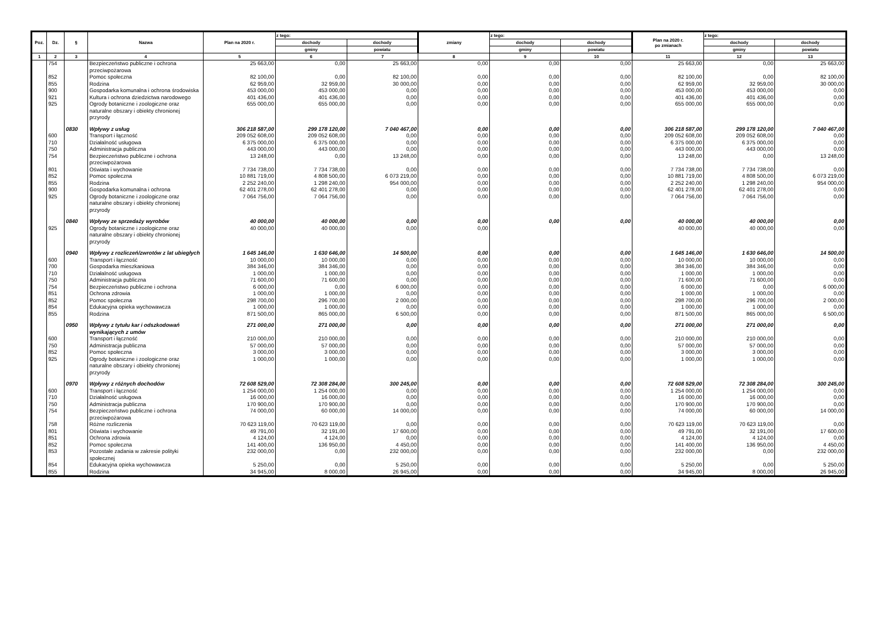| Poz. | Dz. | § | Nazwa | Plan na 2020 r. | z tego: | | zmiany | z tego: | | Plan na 2020 r. po zmianach | z tego: | |
| --- | --- | --- | --- | --- | --- | --- | --- | --- | --- | --- | --- | --- |
| | | | | | dochody | dochody | | dochody | dochody | | dochody | dochody |
| | | | | | gminy | powiatu | | gminy | powiatu | | gminy | powiatu |
| 1 | 2 | 3 | 4 | 5 | 6 | 7 | 8 | 9 | 10 | 11 | 12 | 13 |
| | 754 | | Bezpieczeństwo publiczne i ochrona przeciwpożarowa | 25 663,00 | 0,00 | 25 663,00 | 0,00 | 0,00 | 0,00 | 25 663,00 | 0,00 | 25 663,00 |
| | 852 | | Pomoc społeczna | 82 100,00 | 0,00 | 82 100,00 | 0,00 | 0,00 | 0,00 | 82 100,00 | 0,00 | 82 100,00 |
| | 855 | | Rodzina | 62 959,00 | 32 959,00 | 30 000,00 | 0,00 | 0,00 | 0,00 | 62 959,00 | 32 959,00 | 30 000,00 |
| | 900 | | Gospodarka komunalna i ochrona środowiska | 453 000,00 | 453 000,00 | 0,00 | 0,00 | 0,00 | 0,00 | 453 000,00 | 453 000,00 | 0,00 |
| | 921 | | Kultura i ochrona dziedzictwa narodowego | 401 436,00 | 401 436,00 | 0,00 | 0,00 | 0,00 | 0,00 | 401 436,00 | 401 436,00 | 0,00 |
| | 925 | | Ogrody botaniczne i zoologiczne oraz naturalne obszary i obiekty chronionej przyrody | 655 000,00 | 655 000,00 | 0,00 | 0,00 | 0,00 | 0,00 | 655 000,00 | 655 000,00 | 0,00 |
| | | 0830 | Wpływy z usług | 306 218 587,00 | 299 178 120,00 | 7 040 467,00 | 0,00 | 0,00 | 0,00 | 306 218 587,00 | 299 178 120,00 | 7 040 467,00 |
| | 600 | | Transport i łączność | 209 052 608,00 | 209 052 608,00 | 0,00 | 0,00 | 0,00 | 0,00 | 209 052 608,00 | 209 052 608,00 | 0,00 |
| | 710 | | Działalność usługowa | 6 375 000,00 | 6 375 000,00 | 0,00 | 0,00 | 0,00 | 0,00 | 6 375 000,00 | 6 375 000,00 | 0,00 |
| | 750 | | Administracja publiczna | 443 000,00 | 443 000,00 | 0,00 | 0,00 | 0,00 | 0,00 | 443 000,00 | 443 000,00 | 0,00 |
| | 754 | | Bezpieczeństwo publiczne i ochrona przeciwpożarowa | 13 248,00 | 0,00 | 13 248,00 | 0,00 | 0,00 | 0,00 | 13 248,00 | 0,00 | 13 248,00 |
| | 801 | | Oświata i wychowanie | 7 734 738,00 | 7 734 738,00 | 0,00 | 0,00 | 0,00 | 0,00 | 7 734 738,00 | 7 734 738,00 | 0,00 |
| | 852 | | Pomoc społeczna | 10 881 719,00 | 4 808 500,00 | 6 073 219,00 | 0,00 | 0,00 | 0,00 | 10 881 719,00 | 4 808 500,00 | 6 073 219,00 |
| | 855 | | Rodzina | 2 252 240,00 | 1 298 240,00 | 954 000,00 | 0,00 | 0,00 | 0,00 | 2 252 240,00 | 1 298 240,00 | 954 000,00 |
| | 900 | | Gospodarka komunalna i ochrona | 62 401 278,00 | 62 401 278,00 | 0,00 | 0,00 | 0,00 | 0,00 | 62 401 278,00 | 62 401 278,00 | 0,00 |
| | 925 | | Ogrody botaniczne i zoologiczne oraz naturalne obszary i obiekty chronionej przyrody | 7 064 756,00 | 7 064 756,00 | 0,00 | 0,00 | 0,00 | 0,00 | 7 064 756,00 | 7 064 756,00 | 0,00 |
| | | 0840 | Wpływy ze sprzedaży wyrobów | 40 000,00 | 40 000,00 | 0,00 | 0,00 | 0,00 | 0,00 | 40 000,00 | 40 000,00 | 0,00 |
| | 925 | | Ogrody botaniczne i zoologiczne oraz naturalne obszary i obiekty chronionej przyrody | 40 000,00 | 40 000,00 | 0,00 | 0,00 | | | 40 000,00 | 40 000,00 | 0,00 |
| | | 0940 | Wpływy z rozliczeń/zwrotów z lat ubiegłych | 1 645 146,00 | 1 630 646,00 | 14 500,00 | 0,00 | 0,00 | 0,00 | 1 645 146,00 | 1 630 646,00 | 14 500,00 |
| | 600 | | Transport i łączność | 10 000,00 | 10 000,00 | 0,00 | 0,00 | 0,00 | 0,00 | 10 000,00 | 10 000,00 | 0,00 |
| | 700 | | Gospodarka mieszkaniowa | 384 346,00 | 384 346,00 | 0,00 | 0,00 | 0,00 | 0,00 | 384 346,00 | 384 346,00 | 0,00 |
| | 710 | | Działalność usługowa | 1 000,00 | 1 000,00 | 0,00 | 0,00 | 0,00 | 0,00 | 1 000,00 | 1 000,00 | 0,00 |
| | 750 | | Administracja publiczna | 71 600,00 | 71 600,00 | 0,00 | 0,00 | 0,00 | 0,00 | 71 600,00 | 71 600,00 | 0,00 |
| | 754 | | Bezpieczeństwo publiczne i ochrona | 6 000,00 | 0,00 | 6 000,00 | 0,00 | 0,00 | 0,00 | 6 000,00 | 0,00 | 6 000,00 |
| | 851 | | Ochrona zdrowia | 1 000,00 | 1 000,00 | 0,00 | 0,00 | 0,00 | 0,00 | 1 000,00 | 1 000,00 | 0,00 |
| | 852 | | Pomoc społeczna | 298 700,00 | 296 700,00 | 2 000,00 | 0,00 | 0,00 | 0,00 | 298 700,00 | 296 700,00 | 2 000,00 |
| | 854 | | Edukacyjna opieka wychowawcza | 1 000,00 | 1 000,00 | 0,00 | 0,00 | 0,00 | 0,00 | 1 000,00 | 1 000,00 | 0,00 |
| | 855 | | Rodzina | 871 500,00 | 865 000,00 | 6 500,00 | 0,00 | 0,00 | 0,00 | 871 500,00 | 865 000,00 | 6 500,00 |
| | | 0950 | Wpływy z tytułu kar i odszkodowań wynikających z umów | 271 000,00 | 271 000,00 | 0,00 | 0,00 | 0,00 | 0,00 | 271 000,00 | 271 000,00 | 0,00 |
| | 600 | | Transport i łączność | 210 000,00 | 210 000,00 | 0,00 | 0,00 | 0,00 | 0,00 | 210 000,00 | 210 000,00 | 0,00 |
| | 750 | | Administracja publiczna | 57 000,00 | 57 000,00 | 0,00 | 0,00 | 0,00 | 0,00 | 57 000,00 | 57 000,00 | 0,00 |
| | 852 | | Pomoc społeczna | 3 000,00 | 3 000,00 | 0,00 | 0,00 | 0,00 | 0,00 | 3 000,00 | 3 000,00 | 0,00 |
| | 925 | | Ogrody botaniczne i zoologiczne oraz naturalne obszary i obiekty chronionej przyrody | 1 000,00 | 1 000,00 | 0,00 | 0,00 | 0,00 | 0,00 | 1 000,00 | 1 000,00 | 0,00 |
| | | 0970 | Wpływy z różnych dochodów | 72 608 529,00 | 72 308 284,00 | 300 245,00 | 0,00 | 0,00 | 0,00 | 72 608 529,00 | 72 308 284,00 | 300 245,00 |
| | 600 | | Transport i łączność | 1 254 000,00 | 1 254 000,00 | 0,00 | 0,00 | 0,00 | 0,00 | 1 254 000,00 | 1 254 000,00 | 0,00 |
| | 710 | | Działalność usługowa | 16 000,00 | 16 000,00 | 0,00 | 0,00 | 0,00 | 0,00 | 16 000,00 | 16 000,00 | 0,00 |
| | 750 | | Administracja publiczna | 170 900,00 | 170 900,00 | 0,00 | 0,00 | 0,00 | 0,00 | 170 900,00 | 170 900,00 | 0,00 |
| | 754 | | Bezpieczeństwo publiczne i ochrona przeciwpożarowa | 74 000,00 | 60 000,00 | 14 000,00 | 0,00 | 0,00 | 0,00 | 74 000,00 | 60 000,00 | 14 000,00 |
| | 758 | | Różne rozliczenia | 70 623 119,00 | 70 623 119,00 | 0,00 | 0,00 | 0,00 | 0,00 | 70 623 119,00 | 70 623 119,00 | 0,00 |
| | 801 | | Oświata i wychowanie | 49 791,00 | 32 191,00 | 17 600,00 | 0,00 | 0,00 | 0,00 | 49 791,00 | 32 191,00 | 17 600,00 |
| | 851 | | Ochrona zdrowia | 4 124,00 | 4 124,00 | 0,00 | 0,00 | 0,00 | 0,00 | 4 124,00 | 4 124,00 | 0,00 |
| | 852 | | Pomoc społeczna | 141 400,00 | 136 950,00 | 4 450,00 | 0,00 | 0,00 | 0,00 | 141 400,00 | 136 950,00 | 4 450,00 |
| | 853 | | Pozostałe zadania w zakresie polityki społecznej | 232 000,00 | 0,00 | 232 000,00 | 0,00 | 0,00 | 0,00 | 232 000,00 | 0,00 | 232 000,00 |
| | 854 | | Edukacyjna opieka wychowawcza | 5 250,00 | 0,00 | 5 250,00 | 0,00 | 0,00 | 0,00 | 5 250,00 | 0,00 | 5 250,00 |
| | 855 | | Rodzina | 34 945,00 | 8 000,00 | 26 945,00 | 0,00 | 0,00 | 0,00 | 34 945,00 | 8 000,00 | 26 945,00 |